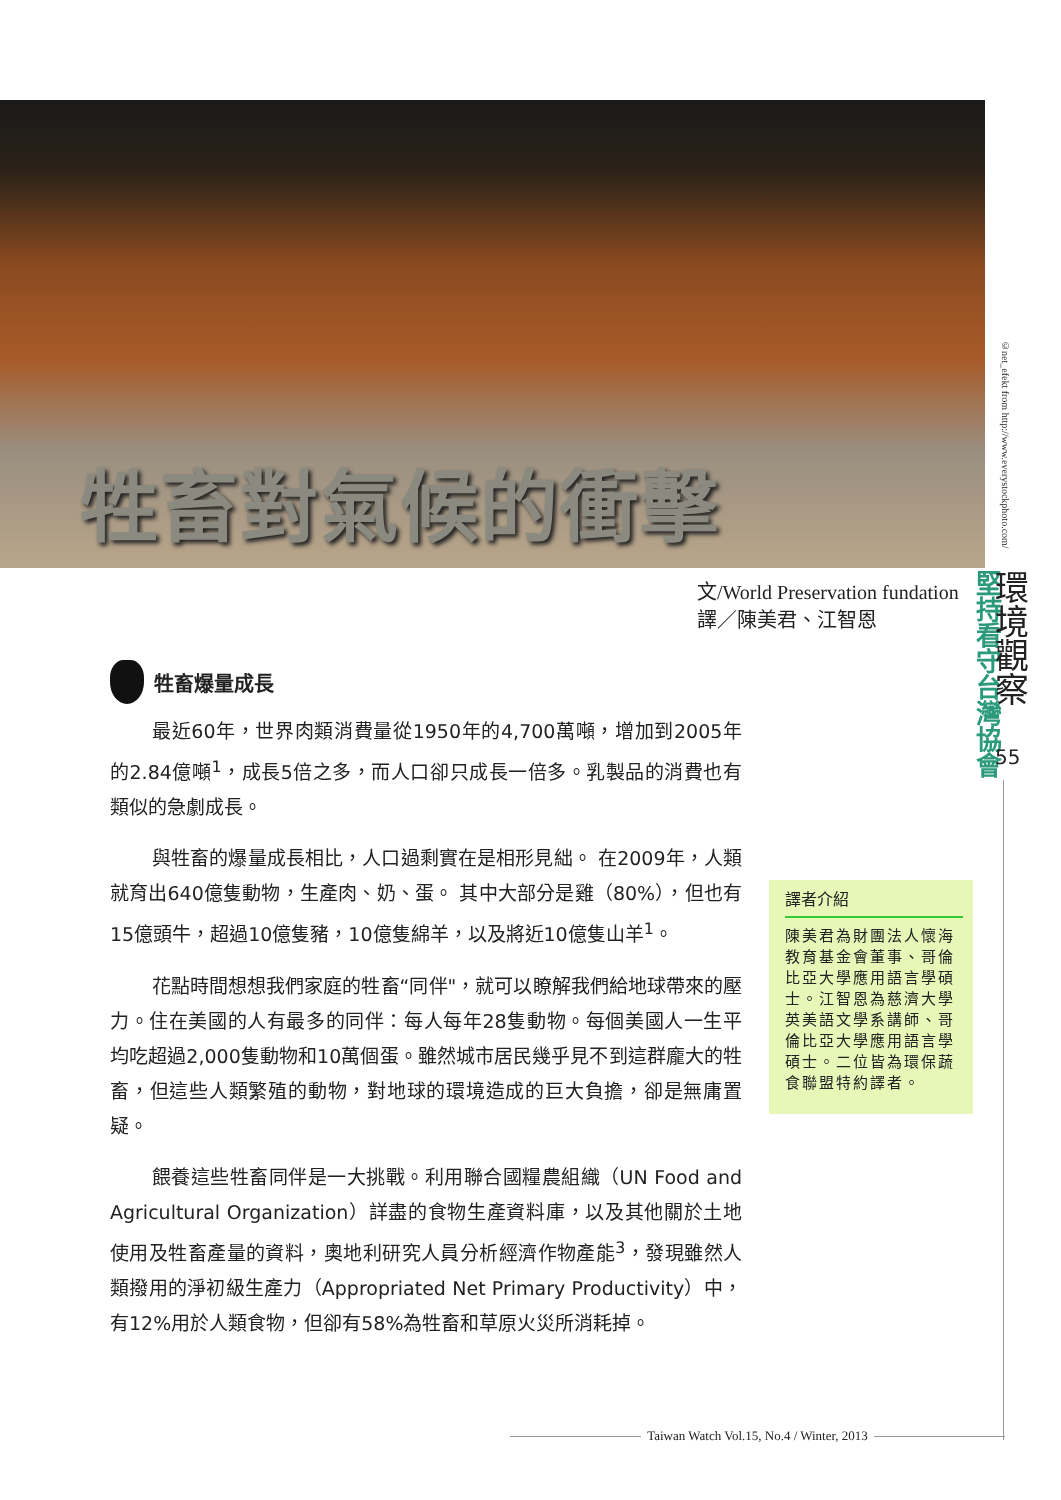牲畜對氣候的衝擊
©net_efekt from http://www.everystockphoto.com/
堅持看守台灣協會
環境觀察
55
文/World Preservation fundation
譯／陳美君、江智恩
牲畜爆量成長
最近60年，世界肉類消費量從1950年的4,700萬噸，增加到2005年的2.84億噸<sup>1</sup>，成長5倍之多，而人口卻只成長一倍多。乳製品的消費也有類似的急劇成長。
與牲畜的爆量成長相比，人口過剩實在是相形見絀。 在2009年，人類就育出640億隻動物，生產肉、奶、蛋。 其中大部分是雞（80%），但也有15億頭牛，超過10億隻豬，10億隻綿羊，以及將近10億隻山羊<sup>1</sup>。
花點時間想想我們家庭的牲畜“同伴"，就可以瞭解我們給地球帶來的壓力。住在美國的人有最多的同伴：每人每年28隻動物。每個美國人一生平均吃超過2,000隻動物和10萬個蛋。雖然城市居民幾乎見不到這群龐大的牲畜，但這些人類繁殖的動物，對地球的環境造成的巨大負擔，卻是無庸置疑。
餵養這些牲畜同伴是一大挑戰。利用聯合國糧農組織（UN Food and Agricultural Organization）詳盡的食物生產資料庫，以及其他關於土地使用及牲畜產量的資料，奧地利研究人員分析經濟作物產能<sup>3</sup>，發現雖然人類撥用的淨初級生產力（Appropriated Net Primary Productivity）中，有12%用於人類食物，但卻有58%為牲畜和草原火災所消耗掉。
譯者介紹
陳美君為財團法人懷海教育基金會董事、哥倫比亞大學應用語言學碩士。江智恩為慈濟大學英美語文學系講師、哥倫比亞大學應用語言學碩士。二位皆為環保蔬食聯盟特約譯者。
Taiwan Watch Vol.15, No.4 / Winter, 2013